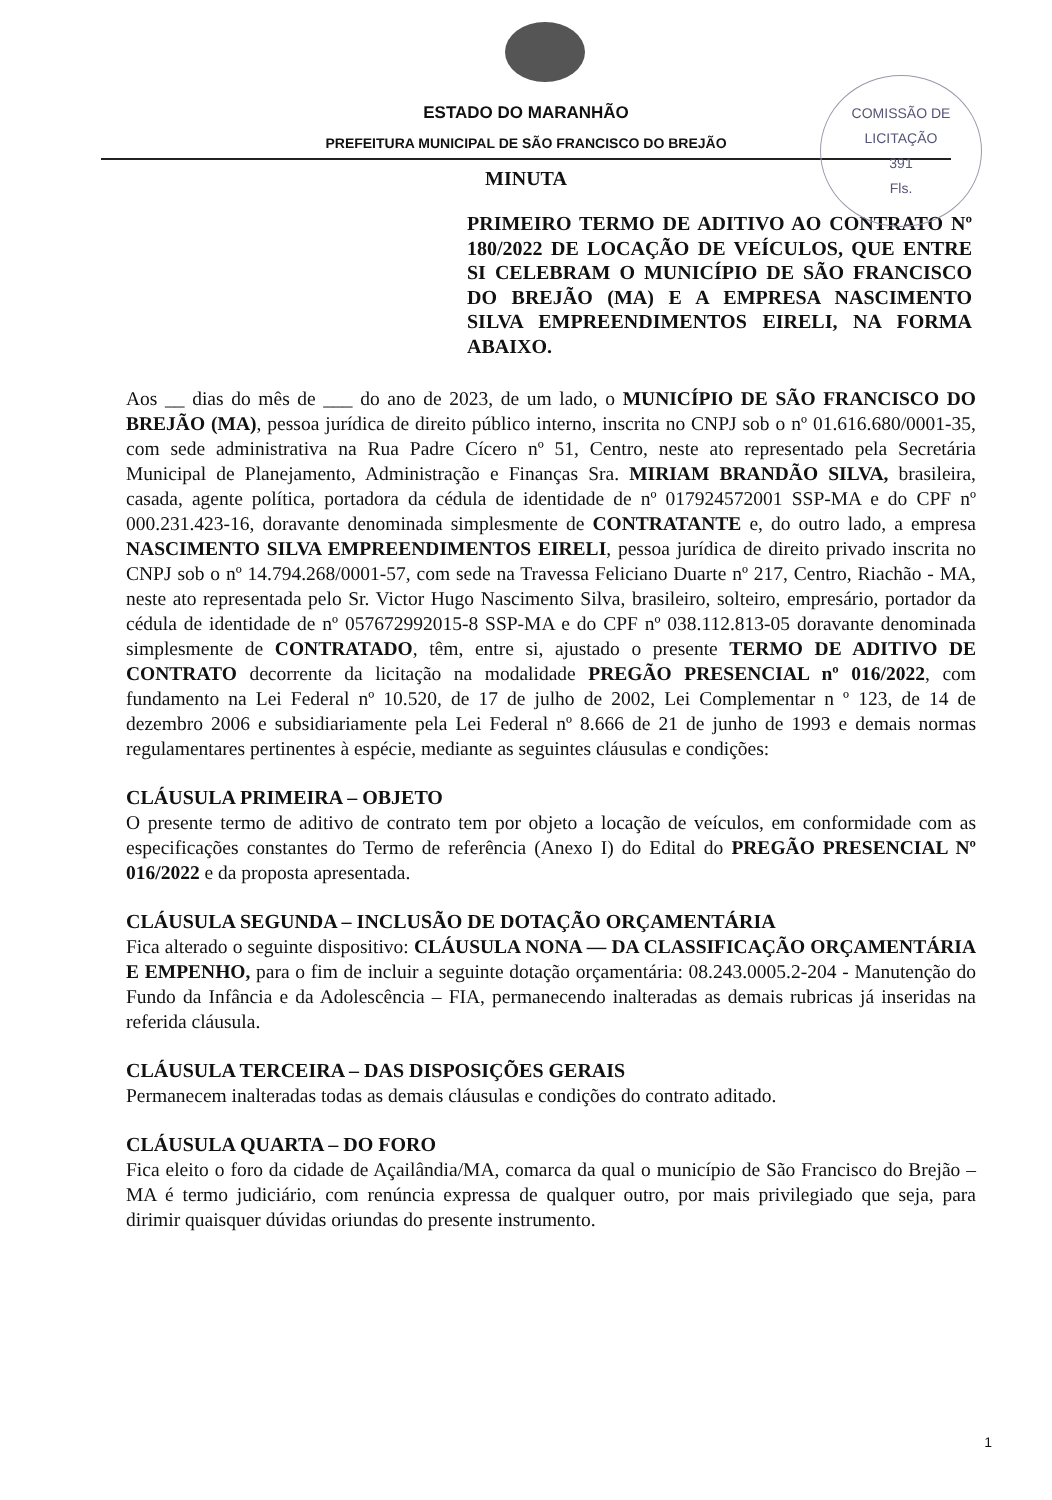COMISSÃO DE LICITAÇÃO
391
Fls.
ESTADO DO MARANHÃO
PREFEITURA MUNICIPAL DE SÃO FRANCISCO DO BREJÃO
MINUTA
PRIMEIRO TERMO DE ADITIVO AO CONTRATO Nº 180/2022 DE LOCAÇÃO DE VEÍCULOS, QUE ENTRE SI CELEBRAM O MUNICÍPIO DE SÃO FRANCISCO DO BREJÃO (MA) E A EMPRESA NASCIMENTO SILVA EMPREENDIMENTOS EIRELI, NA FORMA ABAIXO.
Aos __ dias do mês de ___ do ano de 2023, de um lado, o MUNICÍPIO DE SÃO FRANCISCO DO BREJÃO (MA), pessoa jurídica de direito público interno, inscrita no CNPJ sob o nº 01.616.680/0001-35, com sede administrativa na Rua Padre Cícero nº 51, Centro, neste ato representado pela Secretária Municipal de Planejamento, Administração e Finanças Sra. MIRIAM BRANDÃO SILVA, brasileira, casada, agente política, portadora da cédula de identidade de nº 017924572001 SSP-MA e do CPF nº 000.231.423-16, doravante denominada simplesmente de CONTRATANTE e, do outro lado, a empresa NASCIMENTO SILVA EMPREENDIMENTOS EIRELI, pessoa jurídica de direito privado inscrita no CNPJ sob o nº 14.794.268/0001-57, com sede na Travessa Feliciano Duarte nº 217, Centro, Riachão - MA, neste ato representada pelo Sr. Victor Hugo Nascimento Silva, brasileiro, solteiro, empresário, portador da cédula de identidade de nº 057672992015-8 SSP-MA e do CPF nº 038.112.813-05 doravante denominada simplesmente de CONTRATADO, têm, entre si, ajustado o presente TERMO DE ADITIVO DE CONTRATO decorrente da licitação na modalidade PREGÃO PRESENCIAL nº 016/2022, com fundamento na Lei Federal nº 10.520, de 17 de julho de 2002, Lei Complementar n º 123, de 14 de dezembro 2006 e subsidiariamente pela Lei Federal nº 8.666 de 21 de junho de 1993 e demais normas regulamentares pertinentes à espécie, mediante as seguintes cláusulas e condições:
CLÁUSULA PRIMEIRA – OBJETO
O presente termo de aditivo de contrato tem por objeto a locação de veículos, em conformidade com as especificações constantes do Termo de referência (Anexo I) do Edital do PREGÃO PRESENCIAL Nº 016/2022 e da proposta apresentada.
CLÁUSULA SEGUNDA – INCLUSÃO DE DOTAÇÃO ORÇAMENTÁRIA
Fica alterado o seguinte dispositivo: CLÁUSULA NONA — DA CLASSIFICAÇÃO ORÇAMENTÁRIA E EMPENHO, para o fim de incluir a seguinte dotação orçamentária: 08.243.0005.2-204 - Manutenção do Fundo da Infância e da Adolescência – FIA, permanecendo inalteradas as demais rubricas já inseridas na referida cláusula.
CLÁUSULA TERCEIRA – DAS DISPOSIÇÕES GERAIS
Permanecem inalteradas todas as demais cláusulas e condições do contrato aditado.
CLÁUSULA QUARTA – DO FORO
Fica eleito o foro da cidade de Açailândia/MA, comarca da qual o município de São Francisco do Brejão – MA é termo judiciário, com renúncia expressa de qualquer outro, por mais privilegiado que seja, para dirimir quaisquer dúvidas oriundas do presente instrumento.
1